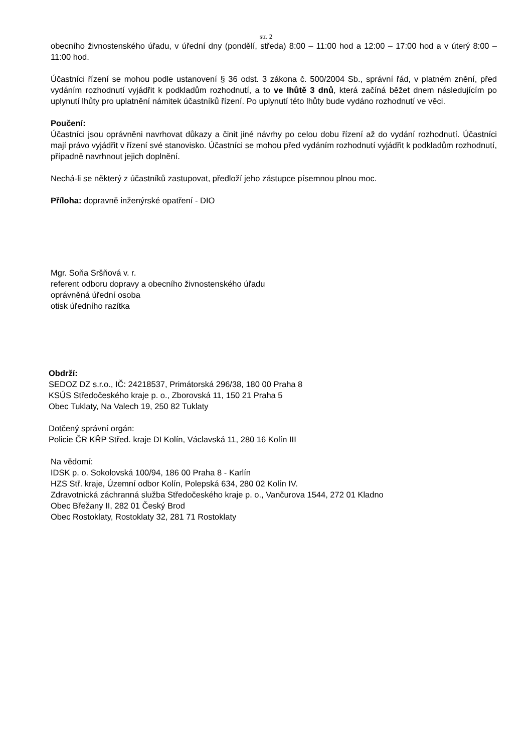str. 2
obecního živnostenského úřadu, v úřední dny (pondělí, středa) 8:00 – 11:00 hod a 12:00 – 17:00 hod a v úterý 8:00 – 11:00 hod.
Účastníci řízení se mohou podle ustanovení § 36 odst. 3 zákona č. 500/2004 Sb., správní řád, v platném znění, před vydáním rozhodnutí vyjádřit k podkladům rozhodnutí, a to ve lhůtě 3 dnů, která začíná běžet dnem následujícím po uplynutí lhůty pro uplatnění námitek účastníků řízení. Po uplynutí této lhůty bude vydáno rozhodnutí ve věci.
Poučení:
Účastníci jsou oprávněni navrhovat důkazy a činit jiné návrhy po celou dobu řízení až do vydání rozhodnutí. Účastníci mají právo vyjádřit v řízení své stanovisko. Účastníci se mohou před vydáním rozhodnutí vyjádřit k podkladům rozhodnutí, případně navrhnout jejich doplnění.
Nechá-li se některý z účastníků zastupovat, předloží jeho zástupce písemnou plnou moc.
Příloha: dopravně inženýrské opatření - DIO
Mgr. Soňa Sršňová v. r.
referent odboru dopravy a obecního živnostenského úřadu
oprávněná úřední osoba
otisk úředního razítka
Obdrží:
SEDOZ DZ s.r.o., IČ: 24218537, Primátorská 296/38, 180 00 Praha 8
KSÚS Středočeského kraje p. o., Zborovská 11, 150 21 Praha 5
Obec Tuklaty, Na Valech 19, 250 82 Tuklaty
Dotčený správní orgán:
Policie ČR KŘP Střed. kraje DI Kolín, Václavská 11, 280 16 Kolín III
Na vědomí:
IDSK p. o. Sokolovská 100/94, 186 00 Praha 8 - Karlín
HZS Stř. kraje, Územní odbor Kolín, Polepská 634, 280 02 Kolín IV.
Zdravotnická záchranná služba Středočeského kraje p. o., Vančurova 1544, 272 01 Kladno
Obec Břežany II, 282 01 Český Brod
Obec Rostoklaty, Rostoklaty 32, 281 71 Rostoklaty